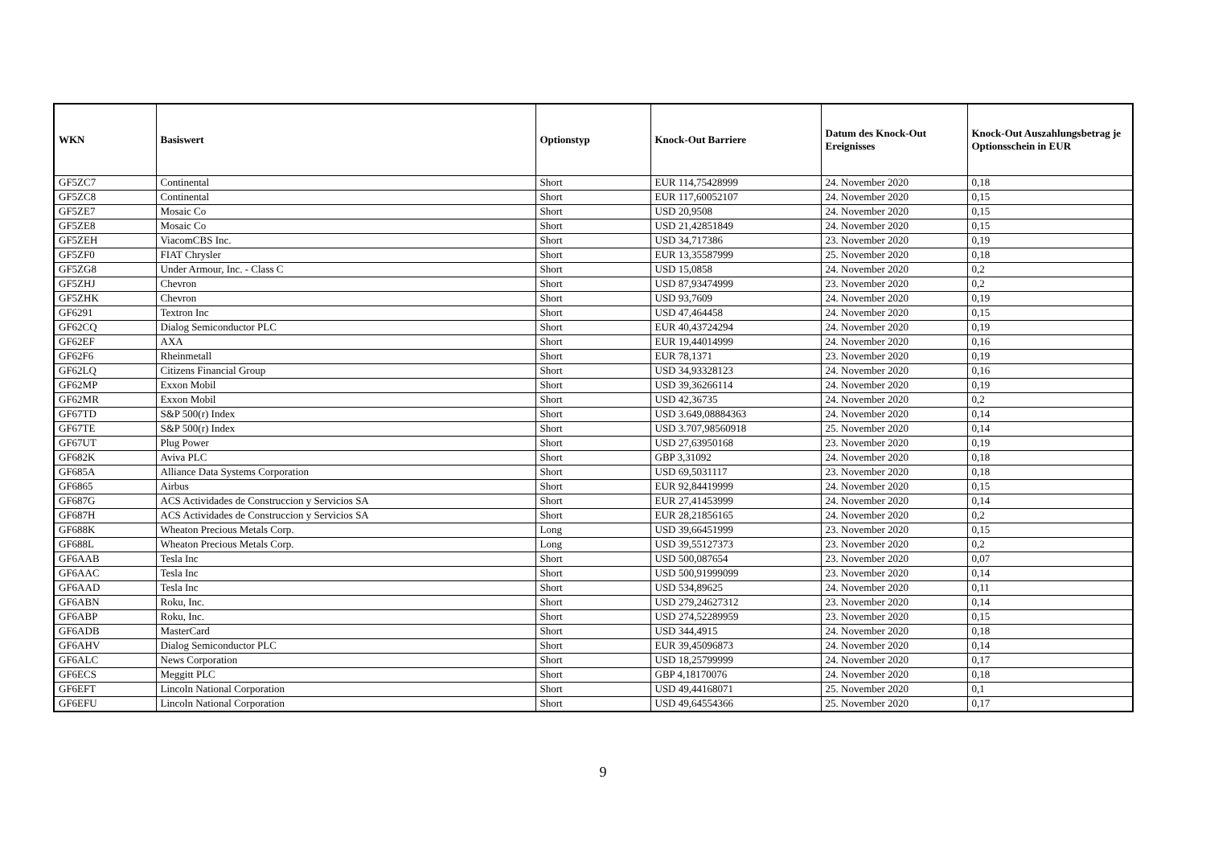| WKN | Basiswert | Optionstyp | Knock-Out Barriere | Datum des Knock-Out Ereignisses | Knock-Out Auszahlungsbetrag je Optionsschein in EUR |
| --- | --- | --- | --- | --- | --- |
| GF5ZC7 | Continental | Short | EUR 114,75428999 | 24. November 2020 | 0,18 |
| GF5ZC8 | Continental | Short | EUR 117,60052107 | 24. November 2020 | 0,15 |
| GF5ZE7 | Mosaic Co | Short | USD 20,9508 | 24. November 2020 | 0,15 |
| GF5ZE8 | Mosaic Co | Short | USD 21,42851849 | 24. November 2020 | 0,15 |
| GF5ZEH | ViacomCBS Inc. | Short | USD 34,717386 | 23. November 2020 | 0,19 |
| GF5ZF0 | FIAT Chrysler | Short | EUR 13,35587999 | 25. November 2020 | 0,18 |
| GF5ZG8 | Under Armour, Inc. - Class C | Short | USD 15,0858 | 24. November 2020 | 0,2 |
| GF5ZHJ | Chevron | Short | USD 87,93474999 | 23. November 2020 | 0,2 |
| GF5ZHK | Chevron | Short | USD 93,7609 | 24. November 2020 | 0,19 |
| GF6291 | Textron Inc | Short | USD 47,464458 | 24. November 2020 | 0,15 |
| GF62CQ | Dialog Semiconductor PLC | Short | EUR 40,43724294 | 24. November 2020 | 0,19 |
| GF62EF | AXA | Short | EUR 19,44014999 | 24. November 2020 | 0,16 |
| GF62F6 | Rheinmetall | Short | EUR 78,1371 | 23. November 2020 | 0,19 |
| GF62LQ | Citizens Financial Group | Short | USD 34,93328123 | 24. November 2020 | 0,16 |
| GF62MP | Exxon Mobil | Short | USD 39,36266114 | 24. November 2020 | 0,19 |
| GF62MR | Exxon Mobil | Short | USD 42,36735 | 24. November 2020 | 0,2 |
| GF67TD | S&P 500(r) Index | Short | USD 3.649,08884363 | 24. November 2020 | 0,14 |
| GF67TE | S&P 500(r) Index | Short | USD 3.707,98560918 | 25. November 2020 | 0,14 |
| GF67UT | Plug Power | Short | USD 27,63950168 | 23. November 2020 | 0,19 |
| GF682K | Aviva PLC | Short | GBP 3,31092 | 24. November 2020 | 0,18 |
| GF685A | Alliance Data Systems Corporation | Short | USD 69,5031117 | 23. November 2020 | 0,18 |
| GF6865 | Airbus | Short | EUR 92,84419999 | 24. November 2020 | 0,15 |
| GF687G | ACS Actividades de Construccion y Servicios SA | Short | EUR 27,41453999 | 24. November 2020 | 0,14 |
| GF687H | ACS Actividades de Construccion y Servicios SA | Short | EUR 28,21856165 | 24. November 2020 | 0,2 |
| GF688K | Wheaton Precious Metals Corp. | Long | USD 39,66451999 | 23. November 2020 | 0,15 |
| GF688L | Wheaton Precious Metals Corp. | Long | USD 39,55127373 | 23. November 2020 | 0,2 |
| GF6AAB | Tesla Inc | Short | USD 500,087654 | 23. November 2020 | 0,07 |
| GF6AAC | Tesla Inc | Short | USD 500,91999099 | 23. November 2020 | 0,14 |
| GF6AAD | Tesla Inc | Short | USD 534,89625 | 24. November 2020 | 0,11 |
| GF6ABN | Roku, Inc. | Short | USD 279,24627312 | 23. November 2020 | 0,14 |
| GF6ABP | Roku, Inc. | Short | USD 274,52289959 | 23. November 2020 | 0,15 |
| GF6ADB | MasterCard | Short | USD 344,4915 | 24. November 2020 | 0,18 |
| GF6AHV | Dialog Semiconductor PLC | Short | EUR 39,45096873 | 24. November 2020 | 0,14 |
| GF6ALC | News Corporation | Short | USD 18,25799999 | 24. November 2020 | 0,17 |
| GF6ECS | Meggitt PLC | Short | GBP 4,18170076 | 24. November 2020 | 0,18 |
| GF6EFT | Lincoln National Corporation | Short | USD 49,44168071 | 25. November 2020 | 0,1 |
| GF6EFU | Lincoln National Corporation | Short | USD 49,64554366 | 25. November 2020 | 0,17 |
9